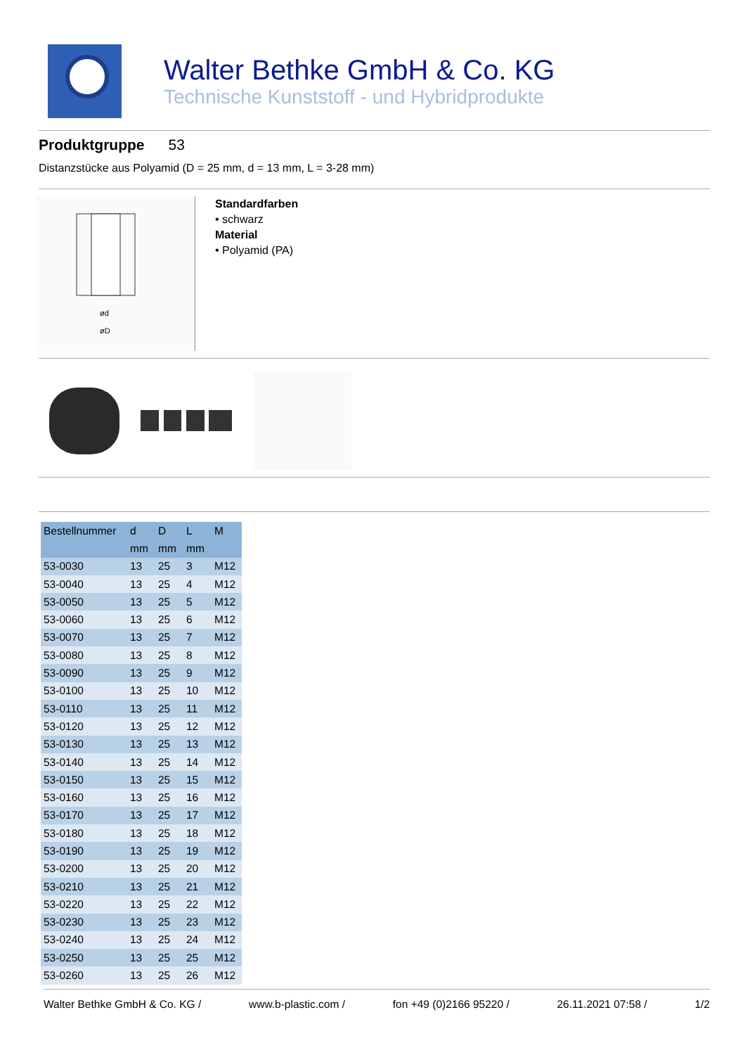Walter Bethke GmbH & Co. KG
Technische Kunststoff - und Hybridprodukte
Produktgruppe 53
Distanzstücke aus Polyamid (D = 25 mm, d = 13 mm, L = 3-28 mm)
ød
øD
Standardfarben
• schwarz
Material
• Polyamid (PA)
| Bestellnummer | d | D | L | M |
| --- | --- | --- | --- | --- |
| | mm | mm | mm | |
| 53-0030 | 13 | 25 | 3 | M12 |
| 53-0040 | 13 | 25 | 4 | M12 |
| 53-0050 | 13 | 25 | 5 | M12 |
| 53-0060 | 13 | 25 | 6 | M12 |
| 53-0070 | 13 | 25 | 7 | M12 |
| 53-0080 | 13 | 25 | 8 | M12 |
| 53-0090 | 13 | 25 | 9 | M12 |
| 53-0100 | 13 | 25 | 10 | M12 |
| 53-0110 | 13 | 25 | 11 | M12 |
| 53-0120 | 13 | 25 | 12 | M12 |
| 53-0130 | 13 | 25 | 13 | M12 |
| 53-0140 | 13 | 25 | 14 | M12 |
| 53-0150 | 13 | 25 | 15 | M12 |
| 53-0160 | 13 | 25 | 16 | M12 |
| 53-0170 | 13 | 25 | 17 | M12 |
| 53-0180 | 13 | 25 | 18 | M12 |
| 53-0190 | 13 | 25 | 19 | M12 |
| 53-0200 | 13 | 25 | 20 | M12 |
| 53-0210 | 13 | 25 | 21 | M12 |
| 53-0220 | 13 | 25 | 22 | M12 |
| 53-0230 | 13 | 25 | 23 | M12 |
| 53-0240 | 13 | 25 | 24 | M12 |
| 53-0250 | 13 | 25 | 25 | M12 |
| 53-0260 | 13 | 25 | 26 | M12 |
Walter Bethke GmbH & Co. KG / www.b-plastic.com / fon +49 (0)2166 95220 / 26.11.2021 07:58 / 1/2